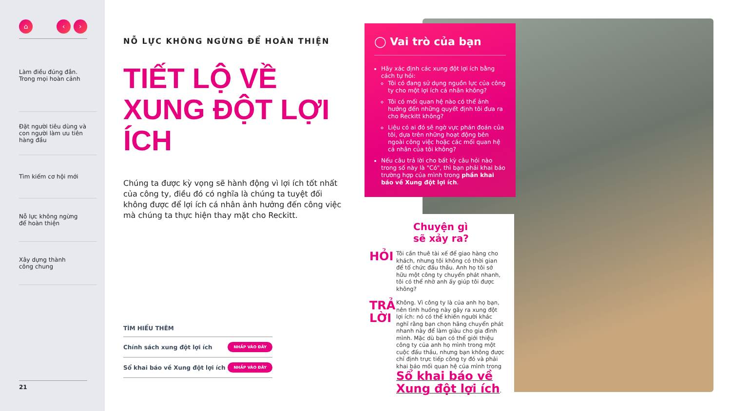⌂ ‹ ›
Làm điều đúng đắn.
Trong mọi hoàn cảnh
Đặt người tiêu dùng và con người làm ưu tiên hàng đầu
Tìm kiếm cơ hội mới
Nỗ lực không ngừng
để hoàn thiện
Xây dựng thành
công chung
21
NỖ LỰC KHÔNG NGỪNG ĐỂ HOÀN THIỆN
TIẾT LỘ VỀ XUNG ĐỘT LỢI ÍCH
Chúng ta được kỳ vọng sẽ hành động vì lợi ích tốt nhất của công ty, điều đó có nghĩa là chúng ta tuyệt đối không được để lợi ích cá nhân ảnh hưởng đến công việc mà chúng ta thực hiện thay mặt cho Reckitt.
TÌM HIỂU THÊM
Chính sách xung đột lợi ích NHẤP VÀO ĐÂY
Sổ khai báo về Xung đột lợi ích NHẤP VÀO ĐÂY
◯ Vai trò của bạn
Hãy xác định các xung đột lợi ích bằng cách tự hỏi:
Tôi có đang sử dụng nguồn lực của công ty cho một lợi ích cá nhân không?
Tôi có mối quan hệ nào có thể ảnh hưởng đến những quyết định tôi đưa ra cho Reckitt không?
Liệu có ai đó sẽ ngờ vực phán đoán của tôi, dựa trên những hoạt động bên ngoài công việc hoặc các mối quan hệ cá nhân của tôi không?
Nếu câu trả lời cho bất kỳ câu hỏi nào trong số này là "Có", thì bạn phải khai báo trường hợp của mình trong phần khai báo về Xung đột lợi ích.
Chuyện gì
sẽ xảy ra?
HỎI Tôi cần thuê tài xế để giao hàng cho khách, nhưng tôi không có thời gian để tổ chức đấu thầu. Anh họ tôi sở hữu một công ty chuyển phát nhanh, tôi có thể nhờ anh ấy giúp tôi được không?
TRẢ LỜI Không. Vì công ty là của anh họ bạn, nên tình huống này gây ra xung đột lợi ích: nó có thể khiến người khác nghĩ rằng bạn chọn hãng chuyển phát nhanh này để làm giàu cho gia đình mình. Mặc dù bạn có thể giới thiệu công ty của anh họ mình trong một cuộc đấu thầu, nhưng bạn không được chỉ định trực tiếp công ty đó và phải khai báo mối quan hệ của mình trong Sổ khai báo về Xung đột lợi ích.